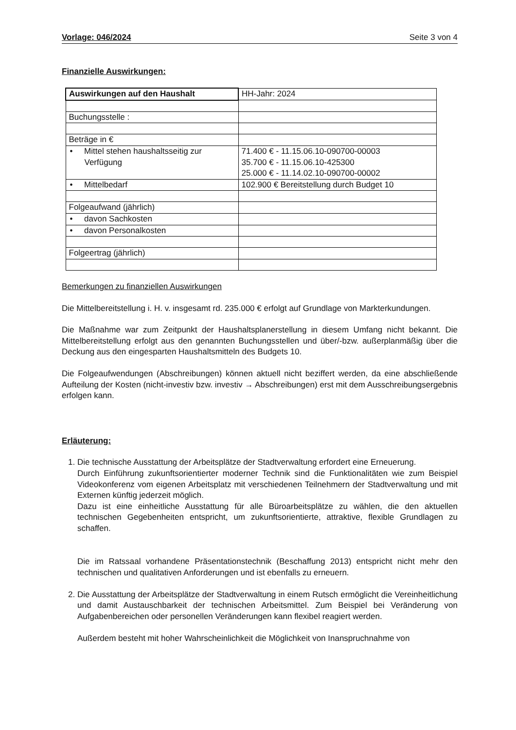Vorlage: 046/2024 Seite 3 von 4
Finanzielle Auswirkungen:
| Auswirkungen auf den Haushalt | HH-Jahr: 2024 |
| Buchungsstelle : | |
| Beträge in € | |
| • Mittel stehen haushaltsseitig zur Verfügung | 71.400 € - 11.15.06.10-090700-00003 35.700 € - 11.15.06.10-425300 25.000 € - 11.14.02.10-090700-00002 |
| • Mittelbedarf | 102.900 € Bereitstellung durch Budget 10 |
| Folgeaufwand (jährlich) | |
| • davon Sachkosten | |
| • davon Personalkosten | |
| Folgeertrag (jährlich) | |
Bemerkungen zu finanziellen Auswirkungen
Die Mittelbereitstellung i. H. v. insgesamt rd. 235.000 € erfolgt auf Grundlage von Markterkundungen.
Die Maßnahme war zum Zeitpunkt der Haushaltsplanerstellung in diesem Umfang nicht bekannt. Die Mittelbereitstellung erfolgt aus den genannten Buchungsstellen und über/-bzw. außerplanmäßig über die Deckung aus den eingesparten Haushaltsmitteln des Budgets 10.
Die Folgeaufwendungen (Abschreibungen) können aktuell nicht beziffert werden, da eine abschließende Aufteilung der Kosten (nicht-investiv bzw. investiv → Abschreibungen) erst mit dem Ausschreibungsergebnis erfolgen kann.
Erläuterung:
1. Die technische Ausstattung der Arbeitsplätze der Stadtverwaltung erfordert eine Erneuerung.
Durch Einführung zukunftsorientierter moderner Technik sind die Funktionalitäten wie zum Beispiel Videokonferenz vom eigenen Arbeitsplatz mit verschiedenen Teilnehmern der Stadtverwaltung und mit Externen künftig jederzeit möglich.
Dazu ist eine einheitliche Ausstattung für alle Büroarbeitsplätze zu wählen, die den aktuellen technischen Gegebenheiten entspricht, um zukunftsorientierte, attraktive, flexible Grundlagen zu schaffen.
Die im Ratssaal vorhandene Präsentationstechnik (Beschaffung 2013) entspricht nicht mehr den technischen und qualitativen Anforderungen und ist ebenfalls zu erneuern.
2. Die Ausstattung der Arbeitsplätze der Stadtverwaltung in einem Rutsch ermöglicht die Vereinheitlichung und damit Austauschbarkeit der technischen Arbeitsmittel. Zum Beispiel bei Veränderung von Aufgabenbereichen oder personellen Veränderungen kann flexibel reagiert werden.
Außerdem besteht mit hoher Wahrscheinlichkeit die Möglichkeit von Inanspruchnahme von